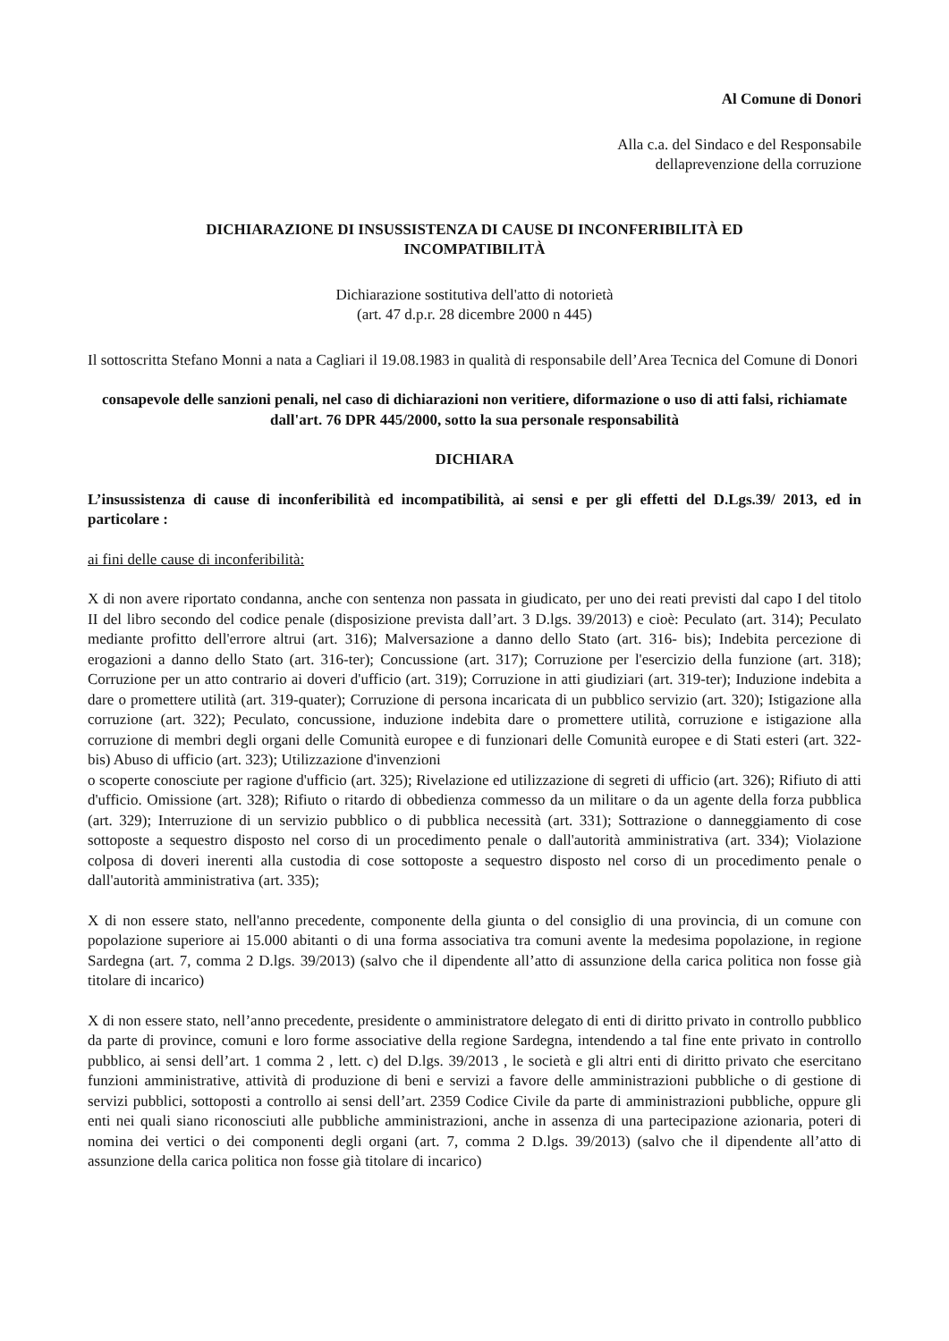Al Comune di Donori
Alla c.a. del Sindaco e del Responsabile dellaprevenzione della corruzione
DICHIARAZIONE DI INSUSSISTENZA DI CAUSE DI INCONFERIBILITÀ ED INCOMPATIBILITÀ
Dichiarazione sostitutiva dell'atto di notorietà
(art. 47 d.p.r. 28 dicembre 2000 n 445)
Il sottoscritta Stefano Monni a nata a Cagliari il 19.08.1983 in qualità di responsabile dell’Area Tecnica del Comune di Donori
consapevole delle sanzioni penali, nel caso di dichiarazioni non veritiere, diformazione o uso di atti falsi, richiamate dall'art. 76 DPR 445/2000, sotto la sua personale responsabilità
DICHIARA
L’insussistenza di cause di inconferibilità ed incompatibilità, ai sensi e per gli effetti del D.Lgs.39/ 2013, ed in particolare :
ai fini delle cause di inconferibilità:
X di non avere riportato condanna, anche con sentenza non passata in giudicato, per uno dei reati previsti dal capo I del titolo II del libro secondo del codice penale (disposizione prevista dall’art. 3 D.lgs. 39/2013) e cioè: Peculato (art. 314); Peculato mediante profitto dell'errore altrui (art. 316); Malversazione a danno dello Stato (art. 316- bis); Indebita percezione di erogazioni a danno dello Stato (art. 316-ter); Concussione (art. 317); Corruzione per l'esercizio della funzione (art. 318); Corruzione per un atto contrario ai doveri d'ufficio (art. 319); Corruzione in atti giudiziari (art. 319-ter); Induzione indebita a dare o promettere utilità (art. 319-quater); Corruzione di persona incaricata di un pubblico servizio (art. 320); Istigazione alla corruzione (art. 322); Peculato, concussione, induzione indebita dare o promettere utilità, corruzione e istigazione alla corruzione di membri degli organi delle Comunità europee e di funzionari delle Comunità europee e di Stati esteri (art. 322-bis) Abuso di ufficio (art. 323); Utilizzazione d'invenzioni
o scoperte conosciute per ragione d'ufficio (art. 325); Rivelazione ed utilizzazione di segreti di ufficio (art. 326); Rifiuto di atti d'ufficio. Omissione (art. 328); Rifiuto o ritardo di obbedienza commesso da un militare o da un agente della forza pubblica (art. 329); Interruzione di un servizio pubblico o di pubblica necessità (art. 331); Sottrazione o danneggiamento di cose sottoposte a sequestro disposto nel corso di un procedimento penale o dall'autorità amministrativa (art. 334); Violazione colposa di doveri inerenti alla custodia di cose sottoposte a sequestro disposto nel corso di un procedimento penale o dall'autorità amministrativa (art. 335);
X di non essere stato, nell'anno precedente, componente della giunta o del consiglio di una provincia, di un comune con popolazione superiore ai 15.000 abitanti o di una forma associativa tra comuni avente la medesima popolazione, in regione Sardegna (art. 7, comma 2 D.lgs. 39/2013) (salvo che il dipendente all’atto di assunzione della carica politica non fosse già titolare di incarico)
X di non essere stato, nell’anno precedente, presidente o amministratore delegato di enti di diritto privato in controllo pubblico da parte di province, comuni e loro forme associative della regione Sardegna, intendendo a tal fine ente privato in controllo pubblico, ai sensi dell’art. 1 comma 2 , lett. c) del D.lgs. 39/2013 , le società e gli altri enti di diritto privato che esercitano funzioni amministrative, attività di produzione di beni e servizi a favore delle amministrazioni pubbliche o di gestione di servizi pubblici, sottoposti a controllo ai sensi dell’art. 2359 Codice Civile da parte di amministrazioni pubbliche, oppure gli enti nei quali siano riconosciuti alle pubbliche amministrazioni, anche in assenza di una partecipazione azionaria, poteri di nomina dei vertici o dei componenti degli organi (art. 7, comma 2 D.lgs. 39/2013) (salvo che il dipendente all’atto di assunzione della carica politica non fosse già titolare di incarico)